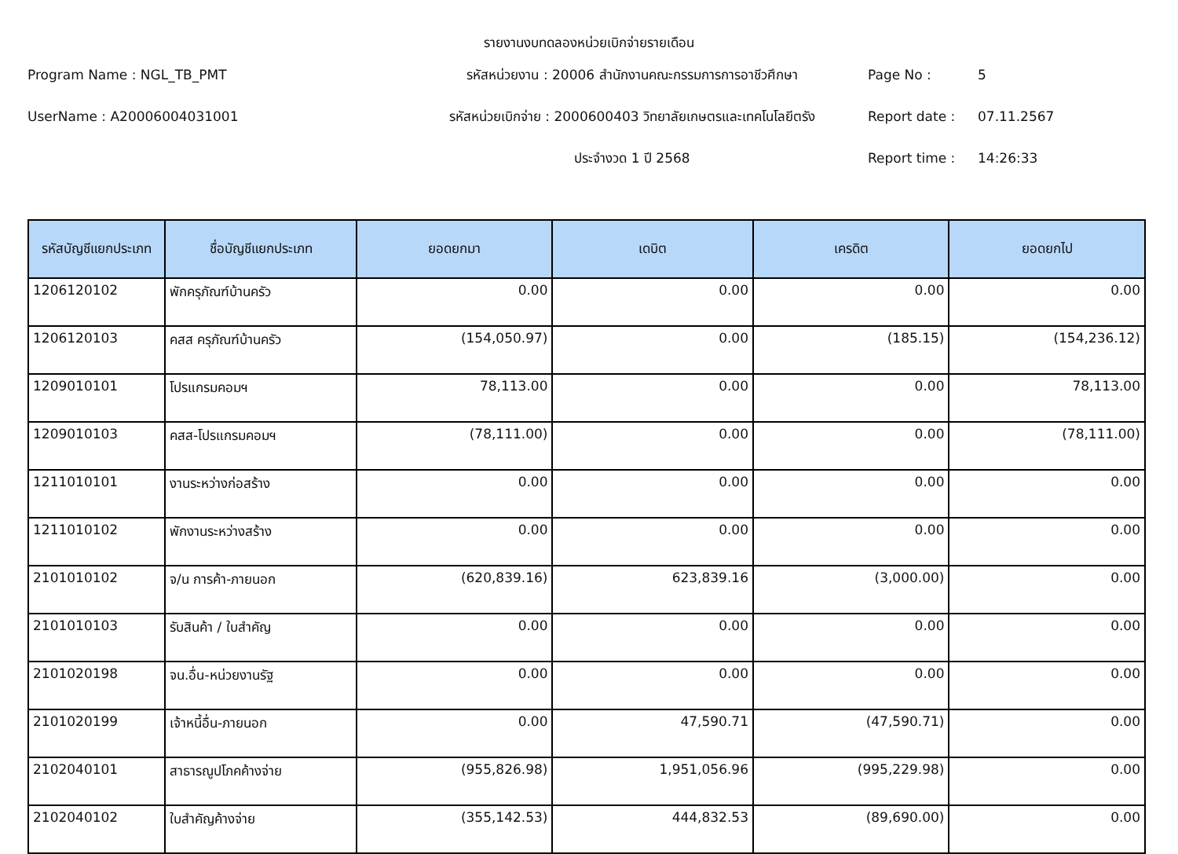รายงานงบทดลองหน่วยเบิกจ่ายรายเดือน
Program Name : NGL_TB_PMT
รหัสหน่วยงาน : 20006 สำนักงานคณะกรรมการการอาชีวศึกษา
Page No :
5
UserName : A20006004031001
รหัสหน่วยเบิกจ่าย : 2000600403 วิทยาลัยเกษตรและเทคโนโลยีตรัง
Report date :
07.11.2567
ประจำงวด 1 ปี 2568
Report time :
14:26:33
| รหัสบัญชีแยกประเภท | ชื่อบัญชีแยกประเภท | ยอดยกมา | เดบิต | เครดิต | ยอดยกไป |
| --- | --- | --- | --- | --- | --- |
| 1206120102 | พักครุภัณฑ์บ้านครัว | 0.00 | 0.00 | 0.00 | 0.00 |
| 1206120103 | คสส ครุภัณฑ์บ้านครัว | (154,050.97) | 0.00 | (185.15) | (154,236.12) |
| 1209010101 | โปรแกรมคอมฯ | 78,113.00 | 0.00 | 0.00 | 78,113.00 |
| 1209010103 | คสส-โปรแกรมคอมฯ | (78,111.00) | 0.00 | 0.00 | (78,111.00) |
| 1211010101 | งานระหว่างก่อสร้าง | 0.00 | 0.00 | 0.00 | 0.00 |
| 1211010102 | พักงานระหว่างสร้าง | 0.00 | 0.00 | 0.00 | 0.00 |
| 2101010102 | จ/น การค้า-ภายนอก | (620,839.16) | 623,839.16 | (3,000.00) | 0.00 |
| 2101010103 | รับสินค้า / ใบสำคัญ | 0.00 | 0.00 | 0.00 | 0.00 |
| 2101020198 | จน.อื่น-หน่วยงานรัฐ | 0.00 | 0.00 | 0.00 | 0.00 |
| 2101020199 | เจ้าหนี้อื่น-ภายนอก | 0.00 | 47,590.71 | (47,590.71) | 0.00 |
| 2102040101 | สาธารณูปโภคค้างจ่าย | (955,826.98) | 1,951,056.96 | (995,229.98) | 0.00 |
| 2102040102 | ใบสำคัญค้างจ่าย | (355,142.53) | 444,832.53 | (89,690.00) | 0.00 |